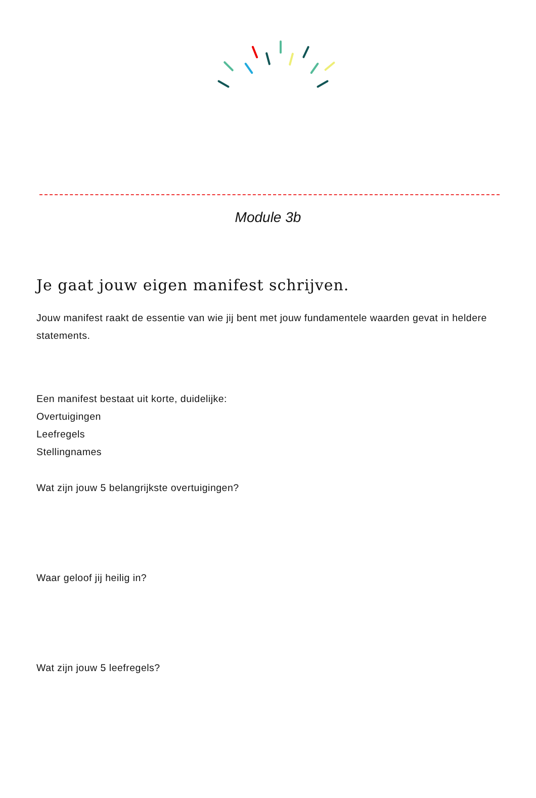Module 3b
Je gaat jouw eigen manifest schrijven.
Jouw manifest raakt de essentie van wie jij bent met jouw fundamentele waarden gevat in heldere statements.
Een manifest bestaat uit korte, duidelijke:
Overtuigingen
Leefregels
Stellingnames
Wat zijn jouw 5 belangrijkste overtuigingen?
Waar geloof jij heilig in?
Wat zijn jouw 5 leefregels?